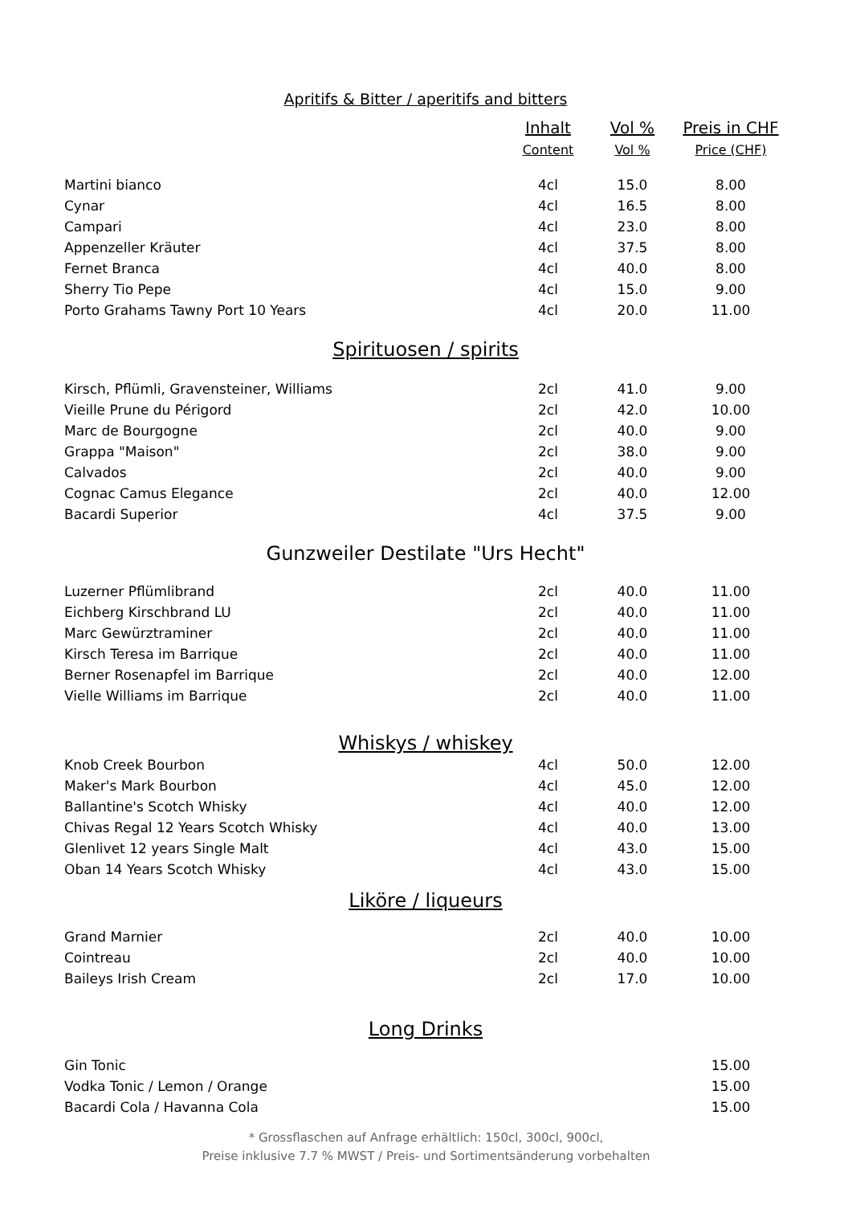| Apritifs & Bitter / aperitifs and bitters | | | |
| | Inhalt | Vol % | Preis in CHF |
| | Content | Vol % | Price (CHF) |
| Martini bianco | 4cl | 15.0 | 8.00 |
| Cynar | 4cl | 16.5 | 8.00 |
| Campari | 4cl | 23.0 | 8.00 |
| Appenzeller Kräuter | 4cl | 37.5 | 8.00 |
| Fernet Branca | 4cl | 40.0 | 8.00 |
| Sherry Tio Pepe | 4cl | 15.0 | 9.00 |
| Porto Grahams Tawny Port 10 Years | 4cl | 20.0 | 11.00 |
| Spirituosen / spirits | | | |
| Kirsch, Pflümli, Gravensteiner, Williams | 2cl | 41.0 | 9.00 |
| Vieille Prune du Périgord | 2cl | 42.0 | 10.00 |
| Marc de Bourgogne | 2cl | 40.0 | 9.00 |
| Grappa "Maison" | 2cl | 38.0 | 9.00 |
| Calvados | 2cl | 40.0 | 9.00 |
| Cognac Camus Elegance | 2cl | 40.0 | 12.00 |
| Bacardi Superior | 4cl | 37.5 | 9.00 |
| Gunzweiler Destilate "Urs Hecht" | | | |
| Luzerner Pflümlibrand | 2cl | 40.0 | 11.00 |
| Eichberg Kirschbrand LU | 2cl | 40.0 | 11.00 |
| Marc Gewürztraminer | 2cl | 40.0 | 11.00 |
| Kirsch Teresa im Barrique | 2cl | 40.0 | 11.00 |
| Berner Rosenapfel im Barrique | 2cl | 40.0 | 12.00 |
| Vielle Williams im Barrique | 2cl | 40.0 | 11.00 |
| Whiskys / whiskey | | | |
| Knob Creek Bourbon | 4cl | 50.0 | 12.00 |
| Maker's Mark Bourbon | 4cl | 45.0 | 12.00 |
| Ballantine's Scotch Whisky | 4cl | 40.0 | 12.00 |
| Chivas Regal 12 Years Scotch Whisky | 4cl | 40.0 | 13.00 |
| Glenlivet 12 years Single Malt | 4cl | 43.0 | 15.00 |
| Oban 14 Years Scotch Whisky | 4cl | 43.0 | 15.00 |
| Liköre / liqueurs | | | |
| Grand Marnier | 2cl | 40.0 | 10.00 |
| Cointreau | 2cl | 40.0 | 10.00 |
| Baileys Irish Cream | 2cl | 17.0 | 10.00 |
| Long Drinks | | | |
| Gin Tonic | | | 15.00 |
| Vodka Tonic / Lemon / Orange | | | 15.00 |
| Bacardi Cola / Havanna Cola | | | 15.00 |
* Grossflaschen auf Anfrage erhältlich: 150cl, 300cl, 900cl,
Preise inklusive 7.7 % MWST / Preis- und Sortimentsänderung vorbehalten